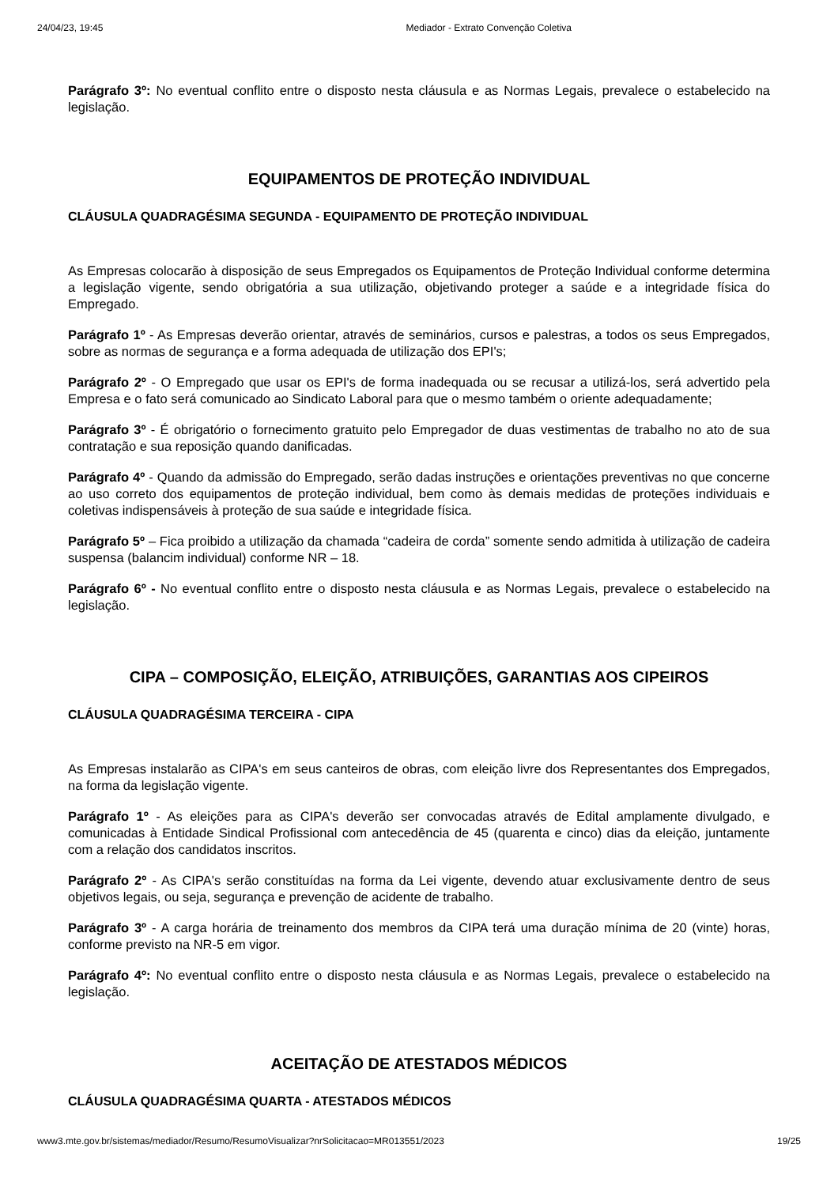24/04/23, 19:45 Mediador - Extrato Convenção Coletiva
Parágrafo 3º: No eventual conflito entre o disposto nesta cláusula e as Normas Legais, prevalece o estabelecido na legislação.
EQUIPAMENTOS DE PROTEÇÃO INDIVIDUAL
CLÁUSULA QUADRAGÉSIMA SEGUNDA - EQUIPAMENTO DE PROTEÇÃO INDIVIDUAL
As Empresas colocarão à disposição de seus Empregados os Equipamentos de Proteção Individual conforme determina a legislação vigente, sendo obrigatória a sua utilização, objetivando proteger a saúde e a integridade física do Empregado.
Parágrafo 1º - As Empresas deverão orientar, através de seminários, cursos e palestras, a todos os seus Empregados, sobre as normas de segurança e a forma adequada de utilização dos EPI's;
Parágrafo 2º - O Empregado que usar os EPI's de forma inadequada ou se recusar a utilizá-los, será advertido pela Empresa e o fato será comunicado ao Sindicato Laboral para que o mesmo também o oriente adequadamente;
Parágrafo 3º - É obrigatório o fornecimento gratuito pelo Empregador de duas vestimentas de trabalho no ato de sua contratação e sua reposição quando danificadas.
Parágrafo 4º - Quando da admissão do Empregado, serão dadas instruções e orientações preventivas no que concerne ao uso correto dos equipamentos de proteção individual, bem como às demais medidas de proteções individuais e coletivas indispensáveis à proteção de sua saúde e integridade física.
Parágrafo 5º – Fica proibido a utilização da chamada “cadeira de corda” somente sendo admitida à utilização de cadeira suspensa (balancim individual) conforme NR – 18.
Parágrafo 6º - No eventual conflito entre o disposto nesta cláusula e as Normas Legais, prevalece o estabelecido na legislação.
CIPA – COMPOSIÇÃO, ELEIÇÃO, ATRIBUIÇÕES, GARANTIAS AOS CIPEIROS
CLÁUSULA QUADRAGÉSIMA TERCEIRA - CIPA
As Empresas instalarão as CIPA's em seus canteiros de obras, com eleição livre dos Representantes dos Empregados, na forma da legislação vigente.
Parágrafo 1º - As eleições para as CIPA's deverão ser convocadas através de Edital amplamente divulgado, e comunicadas à Entidade Sindical Profissional com antecedência de 45 (quarenta e cinco) dias da eleição, juntamente com a relação dos candidatos inscritos.
Parágrafo 2º - As CIPA's serão constituídas na forma da Lei vigente, devendo atuar exclusivamente dentro de seus objetivos legais, ou seja, segurança e prevenção de acidente de trabalho.
Parágrafo 3º - A carga horária de treinamento dos membros da CIPA terá uma duração mínima de 20 (vinte) horas, conforme previsto na NR-5 em vigor.
Parágrafo 4º: No eventual conflito entre o disposto nesta cláusula e as Normas Legais, prevalece o estabelecido na legislação.
ACEITAÇÃO DE ATESTADOS MÉDICOS
CLÁUSULA QUADRAGÉSIMA QUARTA - ATESTADOS MÉDICOS
www3.mte.gov.br/sistemas/mediador/Resumo/ResumoVisualizar?nrSolicitacao=MR013551/2023 19/25